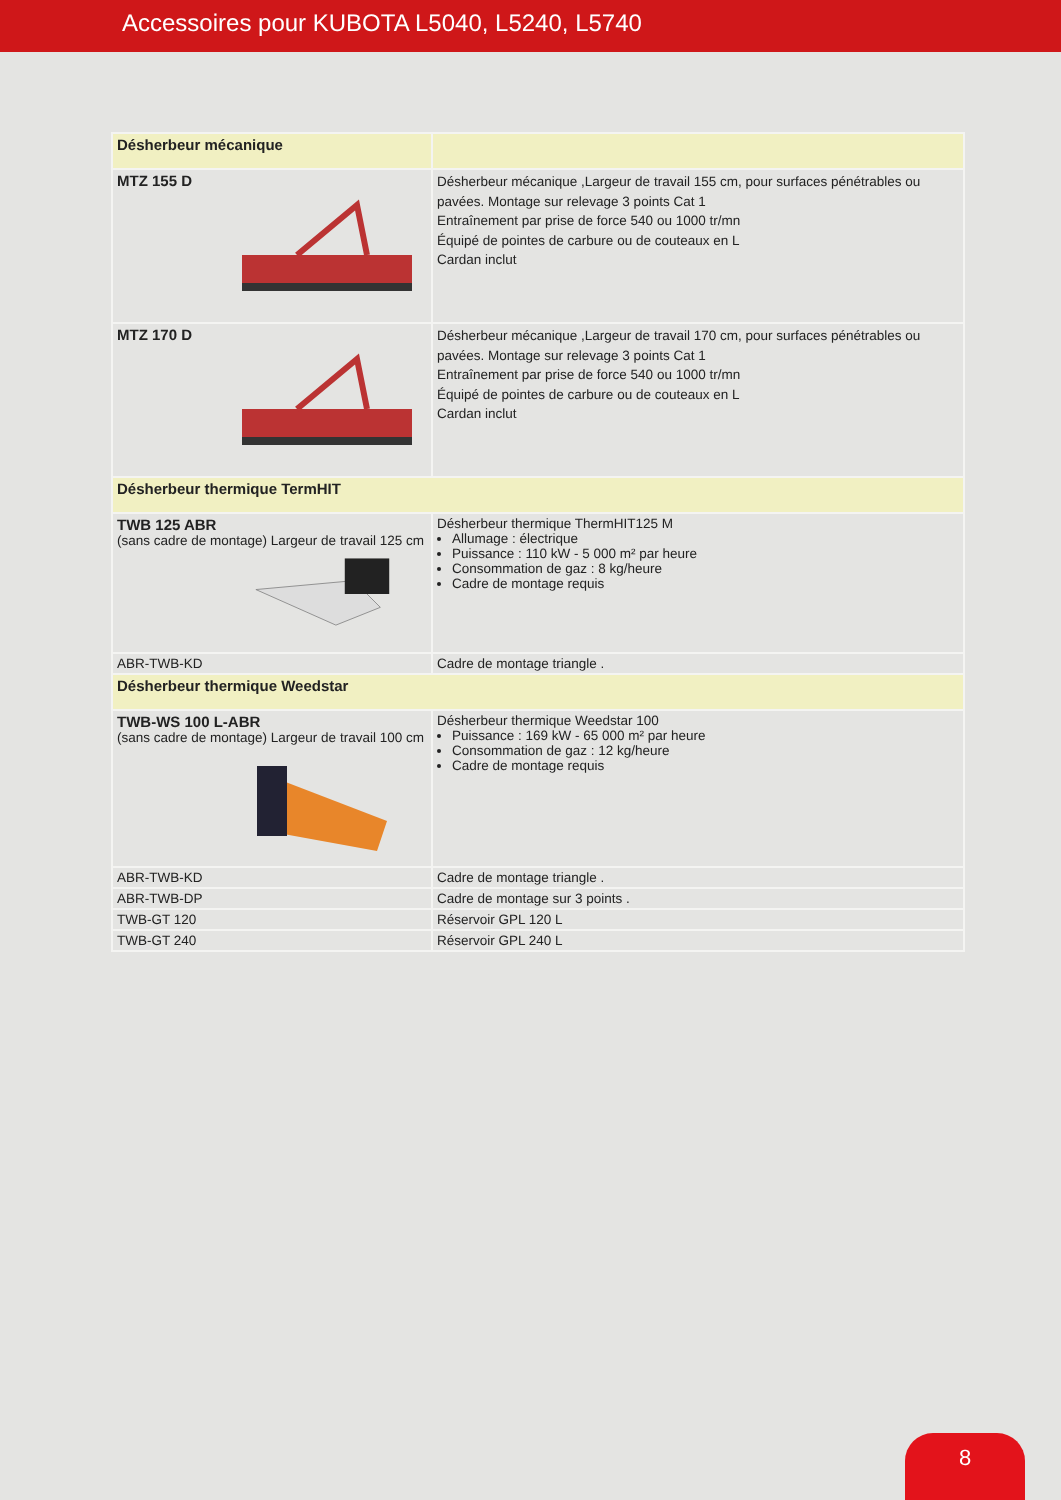Accessoires pour KUBOTA L5040, L5240, L5740
| Désherbeur mécanique | |
| MTZ 155 D | Désherbeur mécanique ,Largeur de travail 155 cm, pour surfaces pénétrables ou pavées. Montage sur relevage 3 points Cat 1 Entraînement par prise de force 540 ou 1000 tr/mn Équipé de pointes de carbure ou de couteaux en L Cardan inclut |
| MTZ 170 D | Désherbeur mécanique ,Largeur de travail 170 cm, pour surfaces pénétrables ou pavées. Montage sur relevage 3 points Cat 1 Entraînement par prise de force 540 ou 1000 tr/mn Équipé de pointes de carbure ou de couteaux en L Cardan inclut |
| Désherbeur thermique TermHIT | |
| TWB 125 ABR (sans cadre de montage) Largeur de travail 125 cm | Désherbeur thermique ThermHIT125 M Allumage : électrique Puissance : 110 kW - 5 000 m² par heure Consommation de gaz : 8 kg/heure Cadre de montage requis |
| ABR-TWB-KD | Cadre de montage triangle . |
| Désherbeur thermique Weedstar | |
| TWB-WS 100 L-ABR (sans cadre de montage) Largeur de travail 100 cm | Désherbeur thermique Weedstar 100 Puissance : 169 kW - 65 000 m² par heure Consommation de gaz : 12 kg/heure Cadre de montage requis |
| ABR-TWB-KD | Cadre de montage triangle . |
| ABR-TWB-DP | Cadre de montage sur 3 points . |
| TWB-GT 120 | Réservoir GPL 120 L |
| TWB-GT 240 | Réservoir GPL 240 L |
8